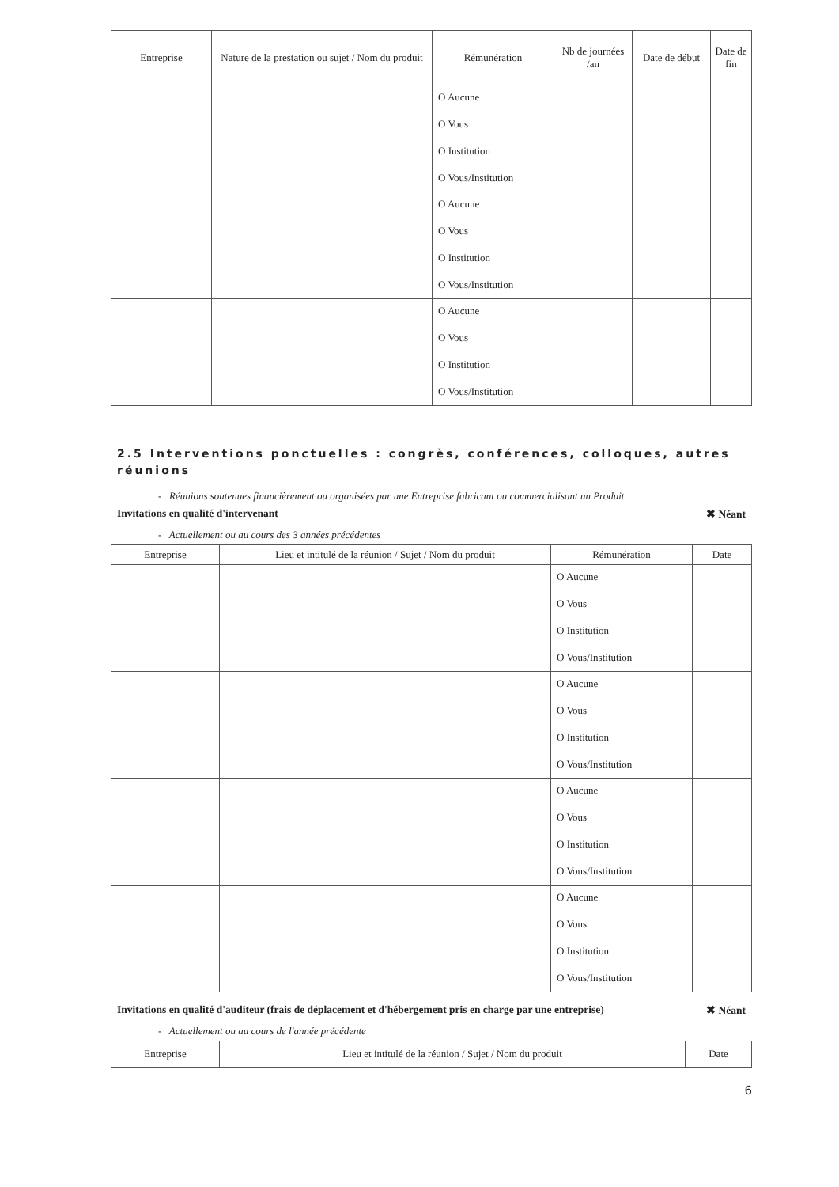| Entreprise | Nature de la prestation ou sujet / Nom du produit | Rémunération | Nb de journées /an | Date de début | Date de fin |
| --- | --- | --- | --- | --- | --- |
| | | O Aucune O Vous O Institution O Vous/Institution | | | |
| | | O Aucune O Vous O Institution O Vous/Institution | | | |
| | | O Aucune O Vous O Institution O Vous/Institution | | | |
2.5 Interventions ponctuelles : congrès, conférences, colloques, autres réunions
- Réunions soutenues financièrement ou organisées par une Entreprise fabricant ou commercialisant un Produit
Invitations en qualité d'intervenant ✖ Néant
- Actuellement ou au cours des 3 années précédentes
| Entreprise | Lieu et intitulé de la réunion / Sujet / Nom du produit | Rémunération | Date |
| --- | --- | --- | --- |
| | | O Aucune O Vous O Institution O Vous/Institution | |
| | | O Aucune O Vous O Institution O Vous/Institution | |
| | | O Aucune O Vous O Institution O Vous/Institution | |
| | | O Aucune O Vous O Institution O Vous/Institution | |
Invitations en qualité d'auditeur (frais de déplacement et d'hébergement pris en charge par une entreprise) ✖ Néant
- Actuellement ou au cours de l'année précédente
| Entreprise | Lieu et intitulé de la réunion / Sujet / Nom du produit | Date |
| --- | --- | --- |
6